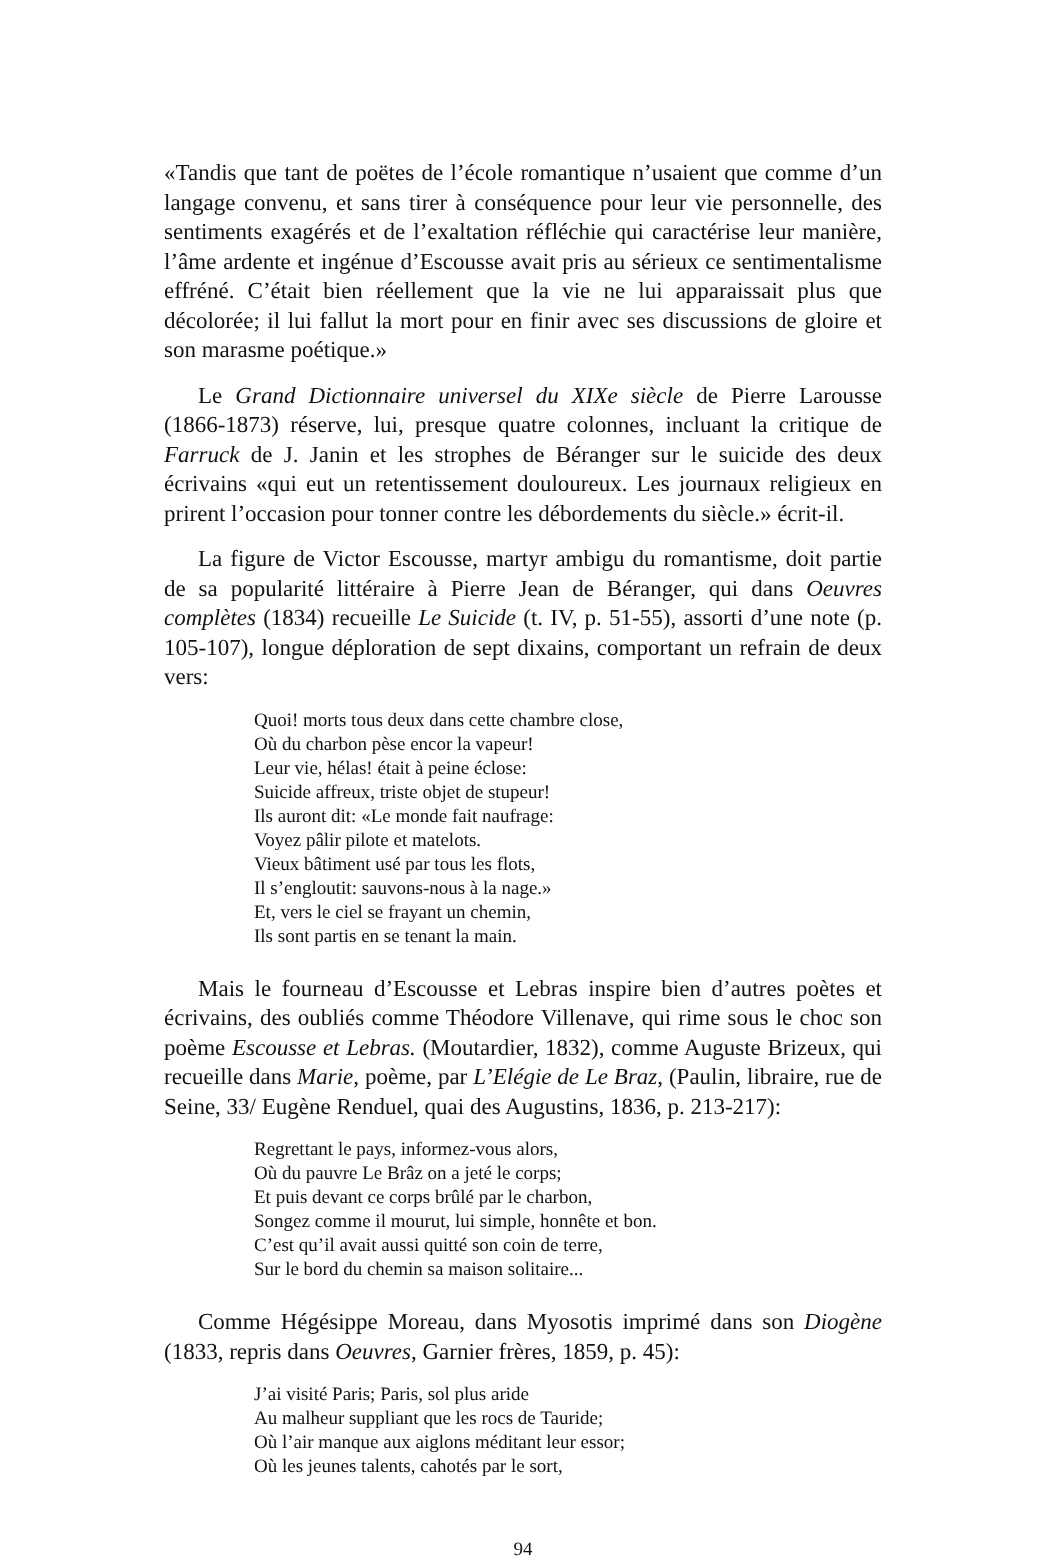«Tandis que tant de poëtes de l’école romantique n’usaient que comme d’un langage convenu, et sans tirer à conséquence pour leur vie personnelle, des sentiments exagérés et de l’exaltation réfléchie qui caractérise leur manière, l’âme ardente et ingénue d’Escousse avait pris au sérieux ce sentimentalisme effréné. C’était bien réellement que la vie ne lui apparaissait plus que décolorée; il lui fallut la mort pour en finir avec ses discussions de gloire et son marasme poétique.»
Le Grand Dictionnaire universel du XIXe siècle de Pierre Larousse (1866-1873) réserve, lui, presque quatre colonnes, incluant la critique de Farruck de J. Janin et les strophes de Béranger sur le suicide des deux écrivains «qui eut un retentissement douloureux. Les journaux religieux en prirent l’occasion pour tonner contre les débordements du siècle.» écrit-il.
La figure de Victor Escousse, martyr ambigu du romantisme, doit partie de sa popularité littéraire à Pierre Jean de Béranger, qui dans Oeuvres complètes (1834) recueille Le Suicide (t. IV, p. 51-55), assorti d’une note (p. 105-107), longue déploration de sept dixains, comportant un refrain de deux vers:
Quoi! morts tous deux dans cette chambre close,
Où du charbon pèse encor la vapeur!
Leur vie, hélas! était à peine éclose:
Suicide affreux, triste objet de stupeur!
Ils auront dit: «Le monde fait naufrage:
Voyez pâlir pilote et matelots.
Vieux bâtiment usé par tous les flots,
Il s’engloutit: sauvons-nous à la nage.»
Et, vers le ciel se frayant un chemin,
Ils sont partis en se tenant la main.
Mais le fourneau d’Escousse et Lebras inspire bien d’autres poètes et écrivains, des oubliés comme Théodore Villenave, qui rime sous le choc son poème Escousse et Lebras. (Moutardier, 1832), comme Auguste Brizeux, qui recueille dans Marie, poème, par L’Elégie de Le Braz, (Paulin, libraire, rue de Seine, 33/ Eugène Renduel, quai des Augustins, 1836, p. 213-217):
Regrettant le pays, informez-vous alors,
Où du pauvre Le Brâz on a jeté le corps;
Et puis devant ce corps brûlé par le charbon,
Songez comme il mourut, lui simple, honnête et bon.
C’est qu’il avait aussi quitté son coin de terre,
Sur le bord du chemin sa maison solitaire...
Comme Hégésippe Moreau, dans Myosotis imprimé dans son Diogène (1833, repris dans Oeuvres, Garnier frères, 1859, p. 45):
J’ai visité Paris; Paris, sol plus aride
Au malheur suppliant que les rocs de Tauride;
Où l’air manque aux aiglons méditant leur essor;
Où les jeunes talents, cahotés par le sort,
94